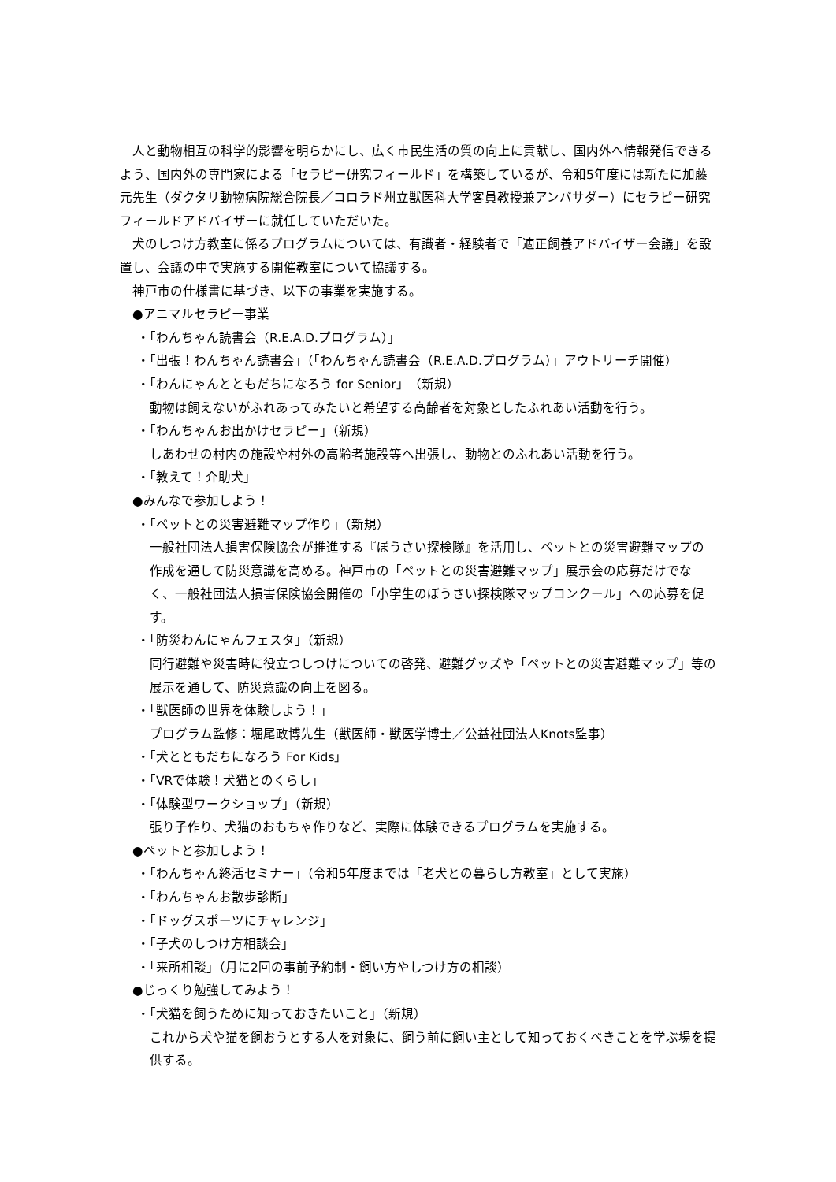人と動物相互の科学的影響を明らかにし、広く市民生活の質の向上に貢献し、国内外へ情報発信できるよう、国内外の専門家による「セラピー研究フィールド」を構築しているが、令和5年度には新たに加藤元先生（ダクタリ動物病院総合院長／コロラド州立獣医科大学客員教授兼アンバサダー）にセラピー研究フィールドアドバイザーに就任していただいた。
　犬のしつけ方教室に係るプログラムについては、有識者・経験者で「適正飼養アドバイザー会議」を設置し、会議の中で実施する開催教室について協議する。
　神戸市の仕様書に基づき、以下の事業を実施する。
●アニマルセラピー事業
・「わんちゃん読書会（R.E.A.D.プログラム）」
・「出張！わんちゃん読書会」（「わんちゃん読書会（R.E.A.D.プログラム）」アウトリーチ開催）
・「わんにゃんとともだちになろう for Senior」（新規）
動物は飼えないがふれあってみたいと希望する高齢者を対象としたふれあい活動を行う。
・「わんちゃんお出かけセラピー」（新規）
しあわせの村内の施設や村外の高齢者施設等へ出張し、動物とのふれあい活動を行う。
・「教えて！介助犬」
●みんなで参加しよう！
・「ペットとの災害避難マップ作り」（新規）
一般社団法人損害保険協会が推進する『ぼうさい探検隊』を活用し、ペットとの災害避難マップの作成を通して防災意識を高める。神戸市の「ペットとの災害避難マップ」展示会の応募だけでなく、一般社団法人損害保険協会開催の「小学生のぼうさい探検隊マップコンクール」への応募を促す。
・「防災わんにゃんフェスタ」（新規）
同行避難や災害時に役立つしつけについての啓発、避難グッズや「ペットとの災害避難マップ」等の展示を通して、防災意識の向上を図る。
・「獣医師の世界を体験しよう！」
プログラム監修：堀尾政博先生（獣医師・獣医学博士／公益社団法人Knots監事）
・「犬とともだちになろう For Kids」
・「VRで体験！犬猫とのくらし」
・「体験型ワークショップ」（新規）
張り子作り、犬猫のおもちゃ作りなど、実際に体験できるプログラムを実施する。
●ペットと参加しよう！
・「わんちゃん終活セミナー」（令和5年度までは「老犬との暮らし方教室」として実施）
・「わんちゃんお散歩診断」
・「ドッグスポーツにチャレンジ」
・「子犬のしつけ方相談会」
・「来所相談」（月に2回の事前予約制・飼い方やしつけ方の相談）
●じっくり勉強してみよう！
・「犬猫を飼うために知っておきたいこと」（新規）
これから犬や猫を飼おうとする人を対象に、飼う前に飼い主として知っておくべきことを学ぶ場を提供する。